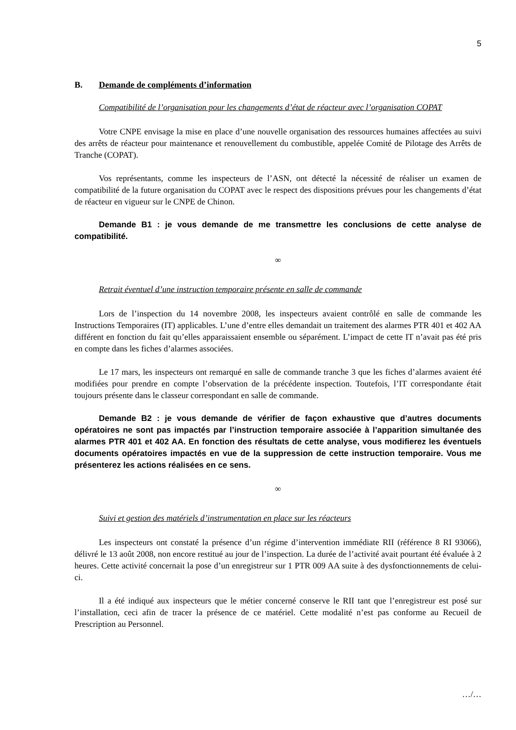5
B. Demande de compléments d’information
Compatibilité de l’organisation pour les changements d’état de réacteur avec l’organisation COPAT
Votre CNPE envisage la mise en place d’une nouvelle organisation des ressources humaines affectées au suivi des arrêts de réacteur pour maintenance et renouvellement du combustible, appelée Comité de Pilotage des Arrêts de Tranche (COPAT).
Vos représentants, comme les inspecteurs de l’ASN, ont détecté la nécessité de réaliser un examen de compatibilité de la future organisation du COPAT avec le respect des dispositions prévues pour les changements d’état de réacteur en vigueur sur le CNPE de Chinon.
Demande B1 : je vous demande de me transmettre les conclusions de cette analyse de compatibilité.
∞
Retrait éventuel d’une instruction temporaire présente en salle de commande
Lors de l’inspection du 14 novembre 2008, les inspecteurs avaient contrôlé en salle de commande les Instructions Temporaires (IT) applicables. L’une d’entre elles demandait un traitement des alarmes PTR 401 et 402 AA différent en fonction du fait qu’elles apparaissaient ensemble ou séparément. L’impact de cette IT n’avait pas été pris en compte dans les fiches d’alarmes associées.
Le 17 mars, les inspecteurs ont remarqué en salle de commande tranche 3 que les fiches d’alarmes avaient été modifiées pour prendre en compte l’observation de la précédente inspection. Toutefois, l’IT correspondante était toujours présente dans le classeur correspondant en salle de commande.
Demande B2 : je vous demande de vérifier de façon exhaustive que d’autres documents opératoires ne sont pas impactés par l’instruction temporaire associée à l’apparition simultanée des alarmes PTR 401 et 402 AA. En fonction des résultats de cette analyse, vous modifierez les éventuels documents opératoires impactés en vue de la suppression de cette instruction temporaire. Vous me présenterez les actions réalisées en ce sens.
∞
Suivi et gestion des matériels d’instrumentation en place sur les réacteurs
Les inspecteurs ont constaté la présence d’un régime d’intervention immédiate RII (référence 8 RI 93066), délivré le 13 août 2008, non encore restitué au jour de l’inspection. La durée de l’activité avait pourtant été évaluée à 2 heures. Cette activité concernait la pose d’un enregistreur sur 1 PTR 009 AA suite à des dysfonctionnements de celui-ci.
Il a été indiqué aux inspecteurs que le métier concerné conserve le RII tant que l’enregistreur est posé sur l’installation, ceci afin de tracer la présence de ce matériel. Cette modalité n’est pas conforme au Recueil de Prescription au Personnel.
…/…